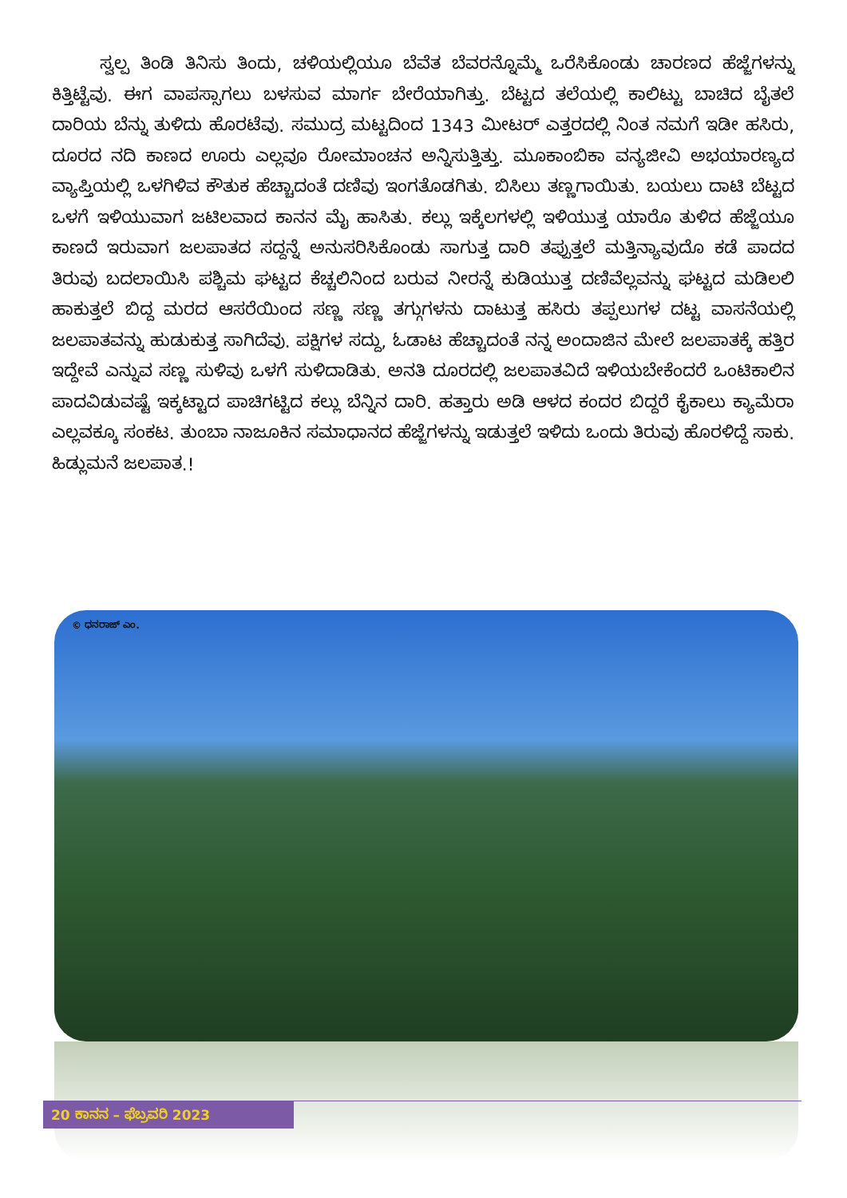ಸ್ವಲ್ಪ ತಿಂಡಿ ತಿನಿಸು ತಿಂದು, ಚಳಿಯಲ್ಲಿಯೂ ಬೆವೆತ ಬೆವರನ್ನೊಮ್ಮೆ ಒರೆಸಿಕೊಂಡು ಚಾರಣದ ಹೆಜ್ಜೆಗಳನ್ನು ಕಿತ್ತಿಟ್ಟೆವು. ಈಗ ವಾಪಸ್ಸಾಗಲು ಬಳಸುವ ಮಾರ್ಗ ಬೇರೆಯಾಗಿತ್ತು. ಬೆಟ್ಟದ ತಲೆಯಲ್ಲಿ ಕಾಲಿಟ್ಟು ಬಾಚಿದ ಬೈತಲೆ ದಾರಿಯ ಬೆನ್ನು ತುಳಿದು ಹೊರಟೆವು. ಸಮುದ್ರ ಮಟ್ಟದಿಂದ 1343 ಮೀಟರ್ ಎತ್ತರದಲ್ಲಿ ನಿಂತ ನಮಗೆ ಇಡೀ ಹಸಿರು, ದೂರದ ನದಿ ಕಾಣದ ಊರು ಎಲ್ಲವೂ ರೋಮಾಂಚನ ಅನ್ನಿಸುತ್ತಿತ್ತು. ಮೂಕಾಂಬಿಕಾ ವನ್ಯಜೀವಿ ಅಭಯಾರಣ್ಯದ ವ್ಯಾಪ್ತಿಯಲ್ಲಿ ಒಳಗಿಳಿವ ಕೌತುಕ ಹೆಚ್ಚಾದಂತೆ ದಣಿವು ಇಂಗತೊಡಗಿತು. ಬಿಸಿಲು ತಣ್ಣಗಾಯಿತು. ಬಯಲು ದಾಟಿ ಬೆಟ್ಟದ ಒಳಗೆ ಇಳಿಯುವಾಗ ಜಟಿಲವಾದ ಕಾನನ ಮೈ ಹಾಸಿತು. ಕಲ್ಲು ಇಕ್ಕೆಲಗಳಲ್ಲಿ ಇಳಿಯುತ್ತ ಯಾರೊ ತುಳಿದ ಹೆಜ್ಜೆಯೂ ಕಾಣದೆ ಇರುವಾಗ ಜಲಪಾತದ ಸದ್ದನ್ನೆ ಅನುಸರಿಸಿಕೊಂಡು ಸಾಗುತ್ತ ದಾರಿ ತಪ್ಪುತ್ತಲೆ ಮತ್ತಿನ್ಯಾವುದೊ ಕಡೆ ಪಾದದ ತಿರುವು ಬದಲಾಯಿಸಿ ಪಶ್ಚಿಮ ಘಟ್ಟದ ಕೆಚ್ಚಲಿನಿಂದ ಬರುವ ನೀರನ್ನೆ ಕುಡಿಯುತ್ತ ದಣಿವೆಲ್ಲವನ್ನು ಘಟ್ಟದ ಮಡಿಲಲಿ ಹಾಕುತ್ತಲೆ ಬಿದ್ದ ಮರದ ಆಸರೆಯಿಂದ ಸಣ್ಣ ಸಣ್ಣ ತಗ್ಗುಗಳನು ದಾಟುತ್ತ ಹಸಿರು ತಪ್ಪಲುಗಳ ದಟ್ಟ ವಾಸನೆಯಲ್ಲಿ ಜಲಪಾತವನ್ನು ಹುಡುಕುತ್ತ ಸಾಗಿದೆವು. ಪಕ್ಷಿಗಳ ಸದ್ದು, ಓಡಾಟ ಹೆಚ್ಚಾದಂತೆ ನನ್ನ ಅಂದಾಜಿನ ಮೇಲೆ ಜಲಪಾತಕ್ಕೆ ಹತ್ತಿರ ಇದ್ದೇವೆ ಎನ್ನುವ ಸಣ್ಣ ಸುಳಿವು ಒಳಗೆ ಸುಳಿದಾಡಿತು. ಅನತಿ ದೂರದಲ್ಲಿ ಜಲಪಾತವಿದೆ ಇಳಿಯಬೇಕೆಂದರೆ ಒಂಟಿಕಾಲಿನ ಪಾದವಿಡುವಷ್ಟೆ ಇಕ್ಕಟ್ಟಾದ ಪಾಚಿಗಟ್ಟಿದ ಕಲ್ಲು ಬೆನ್ನಿನ ದಾರಿ. ಹತ್ತಾರು ಅಡಿ ಆಳದ ಕಂದರ ಬಿದ್ದರೆ ಕೈಕಾಲು ಕ್ಯಾಮೆರಾ ಎಲ್ಲವಕ್ಕೂ ಸಂಕಟ. ತುಂಬಾ ನಾಜೂಕಿನ ಸಮಾಧಾನದ ಹೆಜ್ಜೆಗಳನ್ನು ಇಡುತ್ತಲೆ ಇಳಿದು ಒಂದು ತಿರುವು ಹೊರಳಿದ್ದೆ ಸಾಕು. ಹಿಡ್ಲುಮನೆ ಜಲಪಾತ.!
© ಧನರಾಜ್ ಎಂ.
20 ಕಾನನ – ಫೆಬ್ರವರಿ 2023